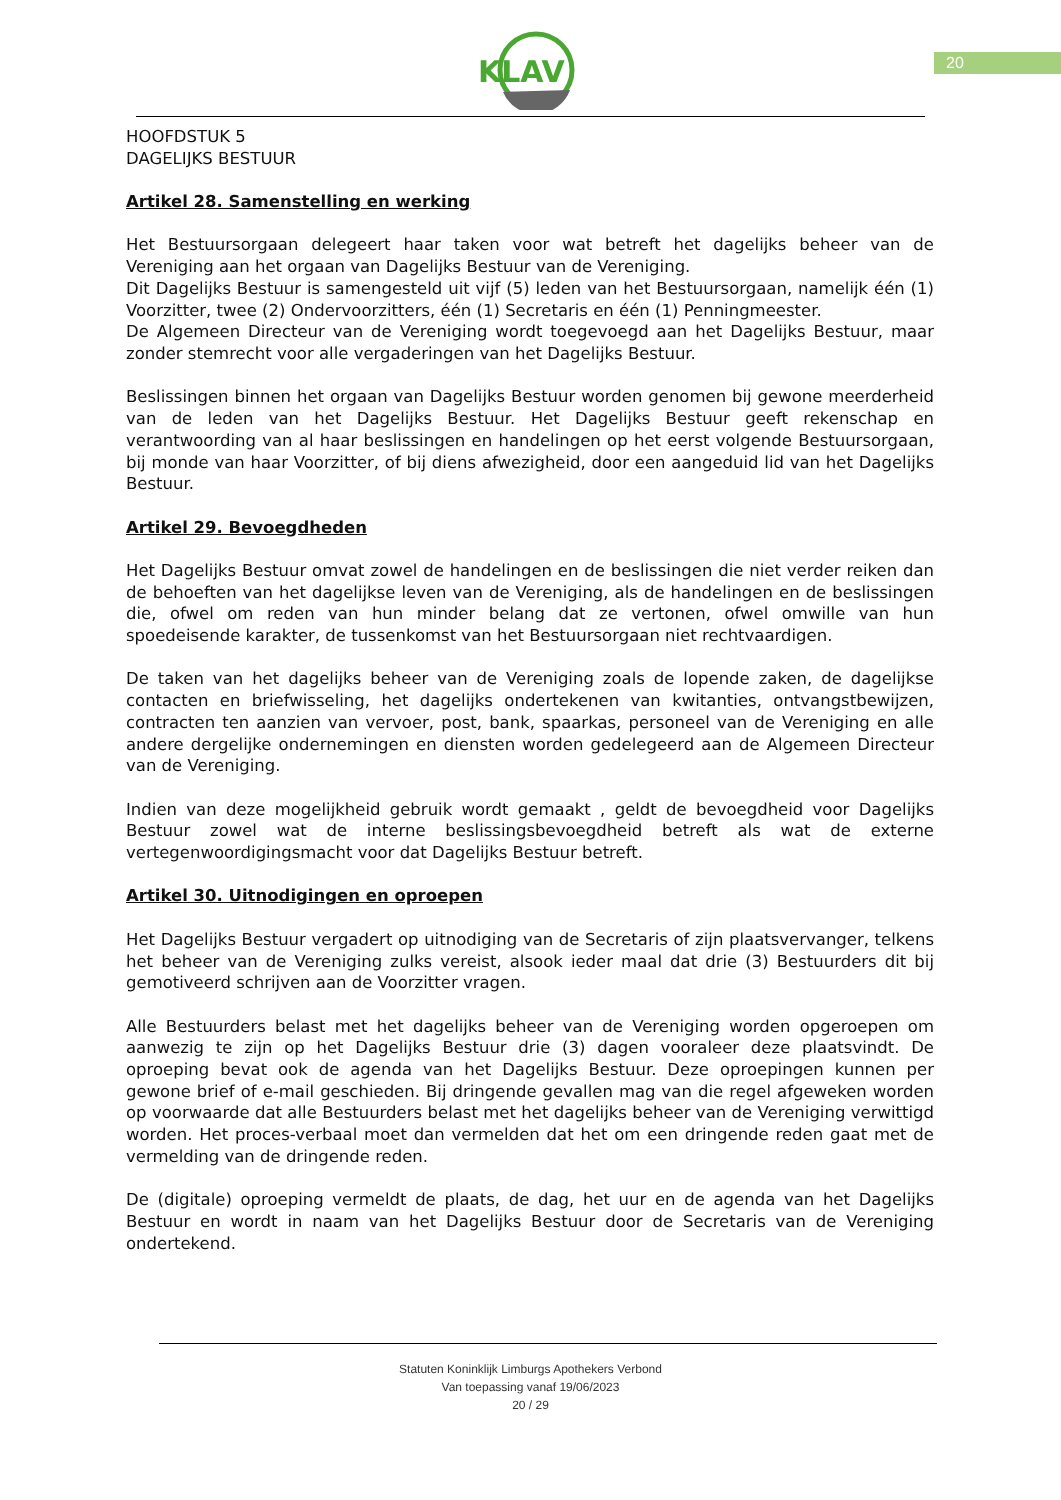KLAV
20
HOOFDSTUK 5
DAGELIJKS BESTUUR
Artikel 28. Samenstelling en werking
Het Bestuursorgaan delegeert haar taken voor wat betreft het dagelijks beheer van de Vereniging aan het orgaan van Dagelijks Bestuur van de Vereniging.
Dit Dagelijks Bestuur is samengesteld uit vijf (5) leden van het Bestuursorgaan, namelijk één (1) Voorzitter, twee (2) Ondervoorzitters, één (1) Secretaris en één (1) Penningmeester.
De Algemeen Directeur van de Vereniging wordt toegevoegd aan het Dagelijks Bestuur, maar zonder stemrecht voor alle vergaderingen van het Dagelijks Bestuur.
Beslissingen binnen het orgaan van Dagelijks Bestuur worden genomen bij gewone meerderheid van de leden van het Dagelijks Bestuur. Het Dagelijks Bestuur geeft rekenschap en verantwoording van al haar beslissingen en handelingen op het eerst volgende Bestuursorgaan, bij monde van haar Voorzitter, of bij diens afwezigheid, door een aangeduid lid van het Dagelijks Bestuur.
Artikel 29. Bevoegdheden
Het Dagelijks Bestuur omvat zowel de handelingen en de beslissingen die niet verder reiken dan de behoeften van het dagelijkse leven van de Vereniging, als de handelingen en de beslissingen die, ofwel om reden van hun minder belang dat ze vertonen, ofwel omwille van hun spoedeisende karakter, de tussenkomst van het Bestuursorgaan niet rechtvaardigen.
De taken van het dagelijks beheer van de Vereniging zoals de lopende zaken, de dagelijkse contacten en briefwisseling, het dagelijks ondertekenen van kwitanties, ontvangstbewijzen, contracten ten aanzien van vervoer, post, bank, spaarkas, personeel van de Vereniging en alle andere dergelijke ondernemingen en diensten worden gedelegeerd aan de Algemeen Directeur van de Vereniging.
Indien van deze mogelijkheid gebruik wordt gemaakt , geldt de bevoegdheid voor Dagelijks Bestuur zowel wat de interne beslissingsbevoegdheid betreft als wat de externe vertegenwoordigingsmacht voor dat Dagelijks Bestuur betreft.
Artikel 30. Uitnodigingen en oproepen
Het Dagelijks Bestuur vergadert op uitnodiging van de Secretaris of zijn plaatsvervanger, telkens het beheer van de Vereniging zulks vereist, alsook ieder maal dat drie (3) Bestuurders dit bij gemotiveerd schrijven aan de Voorzitter vragen.
Alle Bestuurders belast met het dagelijks beheer van de Vereniging worden opgeroepen om aanwezig te zijn op het Dagelijks Bestuur drie (3) dagen vooraleer deze plaatsvindt. De oproeping bevat ook de agenda van het Dagelijks Bestuur. Deze oproepingen kunnen per gewone brief of e-mail geschieden. Bij dringende gevallen mag van die regel afgeweken worden op voorwaarde dat alle Bestuurders belast met het dagelijks beheer van de Vereniging verwittigd worden. Het proces-verbaal moet dan vermelden dat het om een dringende reden gaat met de vermelding van de dringende reden.
De (digitale) oproeping vermeldt de plaats, de dag, het uur en de agenda van het Dagelijks Bestuur en wordt in naam van het Dagelijks Bestuur door de Secretaris van de Vereniging ondertekend.
Statuten Koninklijk Limburgs Apothekers Verbond
Van toepassing vanaf 19/06/2023
20 / 29